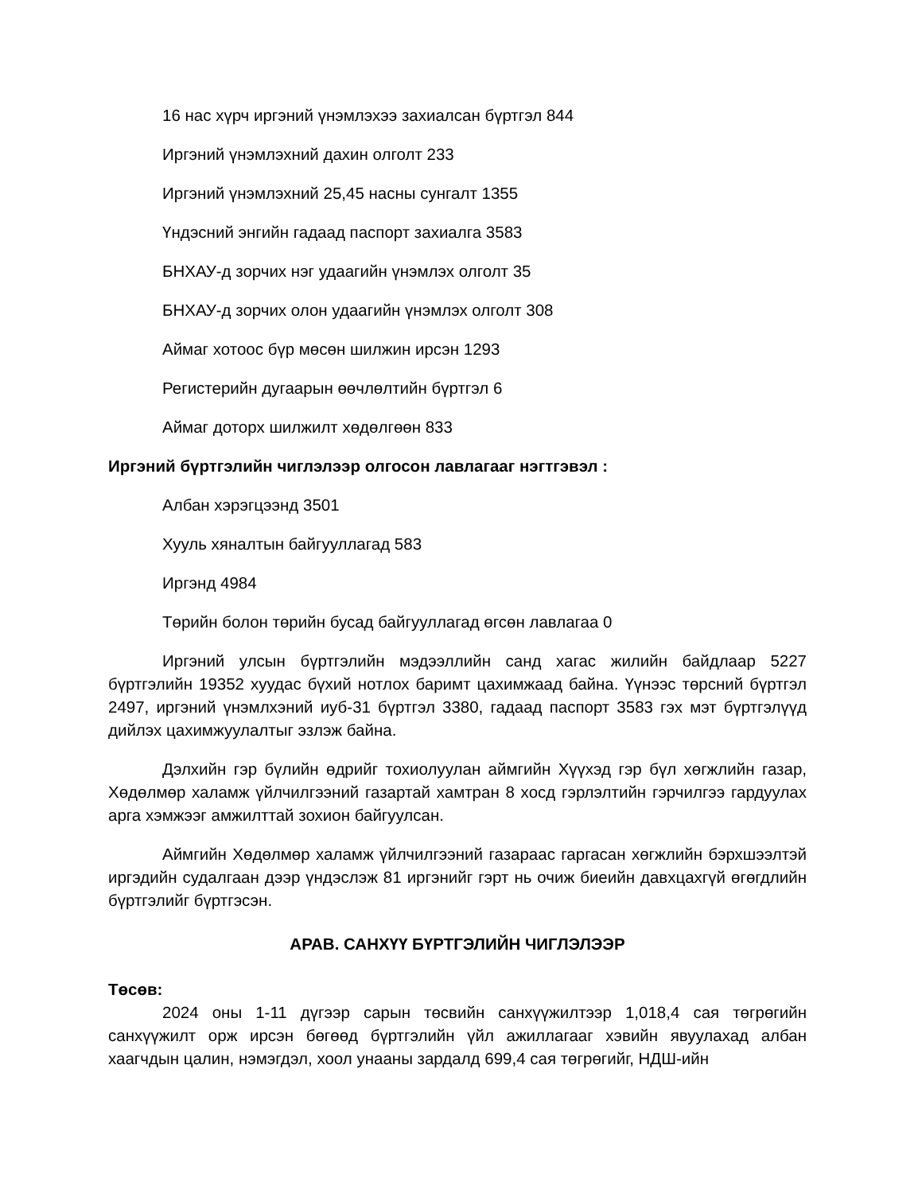16 нас хүрч иргэний үнэмлэхээ захиалсан бүртгэл 844
Иргэний үнэмлэхний дахин олголт 233
Иргэний үнэмлэхний 25,45 насны сунгалт 1355
Үндэсний энгийн гадаад паспорт захиалга 3583
БНХАУ-д зорчих нэг удаагийн үнэмлэх олголт 35
БНХАУ-д зорчих олон удаагийн үнэмлэх олголт 308
Аймаг хотоос бүр мөсөн шилжин ирсэн 1293
Регистерийн дугаарын өөчлөлтийн бүртгэл 6
Аймаг доторх шилжилт хөдөлгөөн 833
Иргэний бүртгэлийн чиглэлээр олгосон лавлагааг нэгтгэвэл :
Албан хэрэгцээнд 3501
Хууль хяналтын байгууллагад 583
Иргэнд 4984
Төрийн болон төрийн бусад байгууллагад өгсөн лавлагаа 0
Иргэний улсын бүртгэлийн мэдээллийн санд хагас жилийн байдлаар 5227 бүртгэлийн 19352 хуудас бүхий нотлох баримт цахимжаад байна. Үүнээс төрсний бүртгэл 2497, иргэний үнэмлхэний иуб-31 бүртгэл 3380, гадаад паспорт 3583 гэх мэт бүртгэлүүд дийлэх цахимжуулалтыг эзлэж байна.
Дэлхийн гэр бүлийн өдрийг тохиолуулан аймгийн Хүүхэд гэр бүл хөгжлийн газар, Хөдөлмөр халамж үйлчилгээний газартай хамтран 8 хосд гэрлэлтийн гэрчилгээ гардуулах арга хэмжээг амжилттай зохион байгуулсан.
Аймгийн Хөдөлмөр халамж үйлчилгээний газараас гаргасан хөгжлийн бэрхшээлтэй иргэдийн судалгаан дээр үндэслэж 81 иргэнийг гэрт нь очиж биеийн давхцахгүй өгөгдлийн бүртгэлийг бүртгэсэн.
АРАВ. САНХҮҮ БҮРТГЭЛИЙН ЧИГЛЭЛЭЭР
Төсөв:
2024 оны 1-11 дүгээр сарын төсвийн санхүүжилтээр 1,018,4 сая төгрөгийн санхүүжилт орж ирсэн бөгөөд бүртгэлийн үйл ажиллагааг хэвийн явуулахад албан хаагчдын цалин, нэмэгдэл, хоол унааны зардалд 699,4 сая төгрөгийг, НДШ-ийн